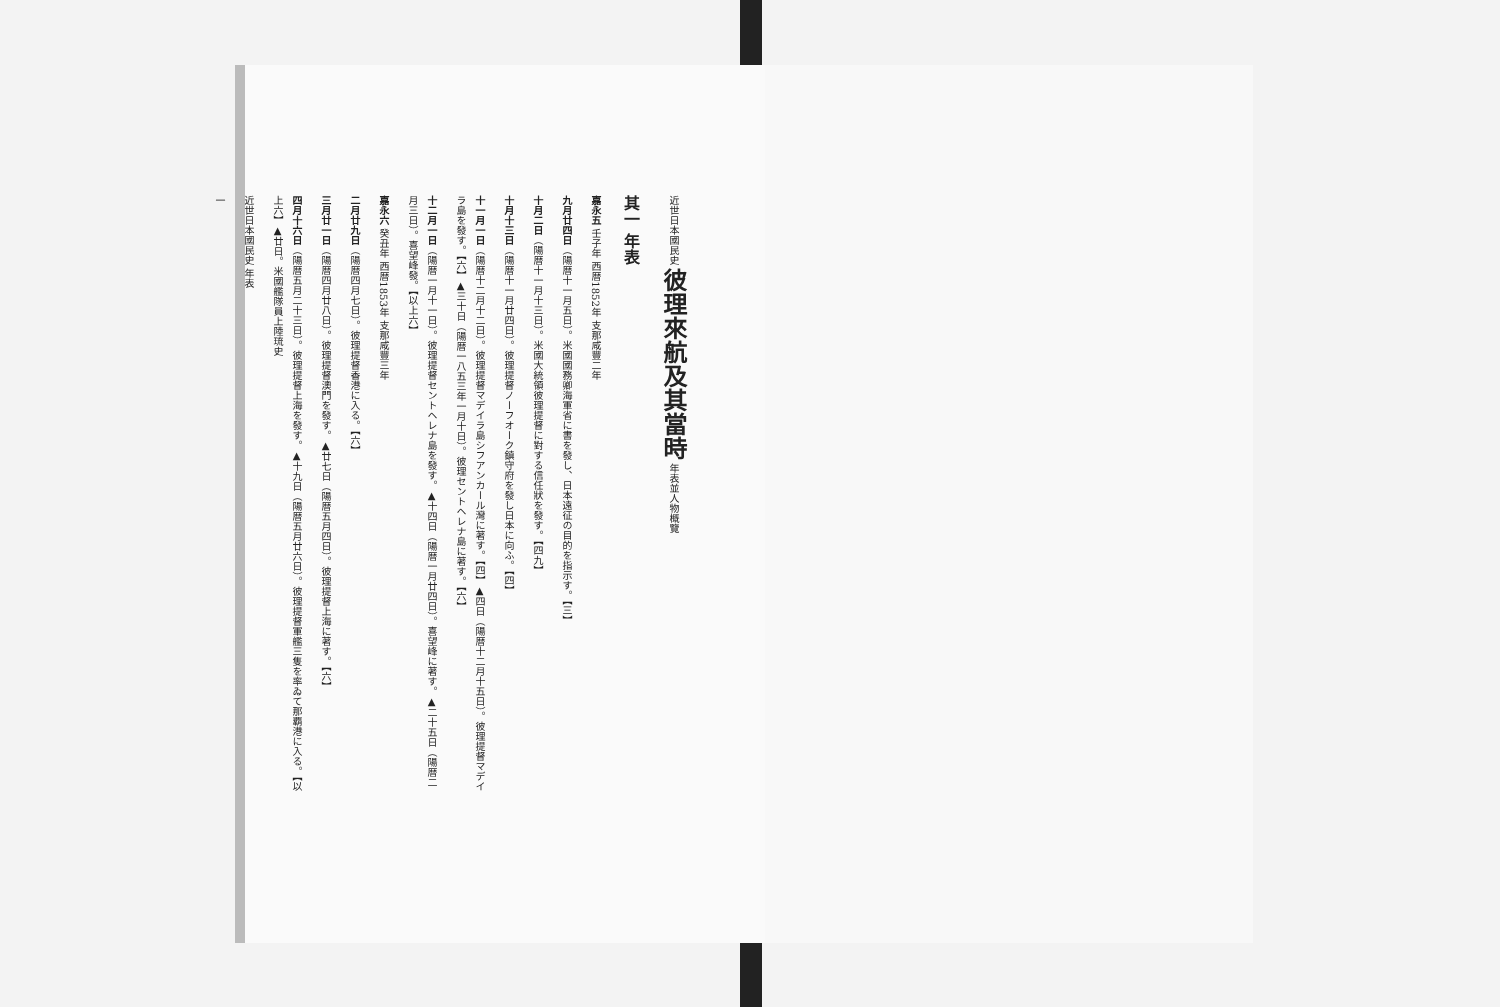近世日本國民史 彼理來航及其當時 年表並人物概覽
其一 年表
嘉永五 壬子年 西暦1852年 支那咸豐二年
九月廿四日（陽暦十一月五日）。米國國務卿海軍省に書を發し、日本遠征の目的を指示す。【三】
十月二日（陽暦十一月十三日）。米國大統領彼理提督に對する信任狀を發す。【四九】
十月十三日（陽暦十一月廿四日）。彼理提督ノーフオーク鎮守府を發し日本に向ふ。【四】
十一月一日（陽暦十二月十二日）。彼理提督マデイラ島シフアンカール灣に著す。【四】▲四日（陽暦十二月十五日）。彼理提督マデイラ島を發す。【六】▲三十日（陽暦一八五三年一月十日）。彼理セントヘレナ島に著す。【六】
十二月一日（陽暦一月十一日）。彼理提督セントヘレナ島を發す。▲十四日（陽暦一月廿四日）。喜望峰に著す。▲二十五日（陽暦二月三日）。喜望峰發。【以上六】
嘉永六 癸丑年 西暦1853年 支那咸豐三年
二月廿九日（陽暦四月七日）。彼理提督香港に入る。【六】
三月廿一日（陽暦四月廿八日）。彼理提督澳門を發す。▲廿七日（陽暦五月四日）。彼理提督上海に著す。【六】
四月十六日（陽暦五月二十三日）。彼理提督上海を發す。▲十九日（陽暦五月廿六日）。彼理提督軍艦三隻を率ゐて那覇港に入る。【以上六】▲廿日。米國艦隊員上陸琉史
近世日本國民史 年表
一